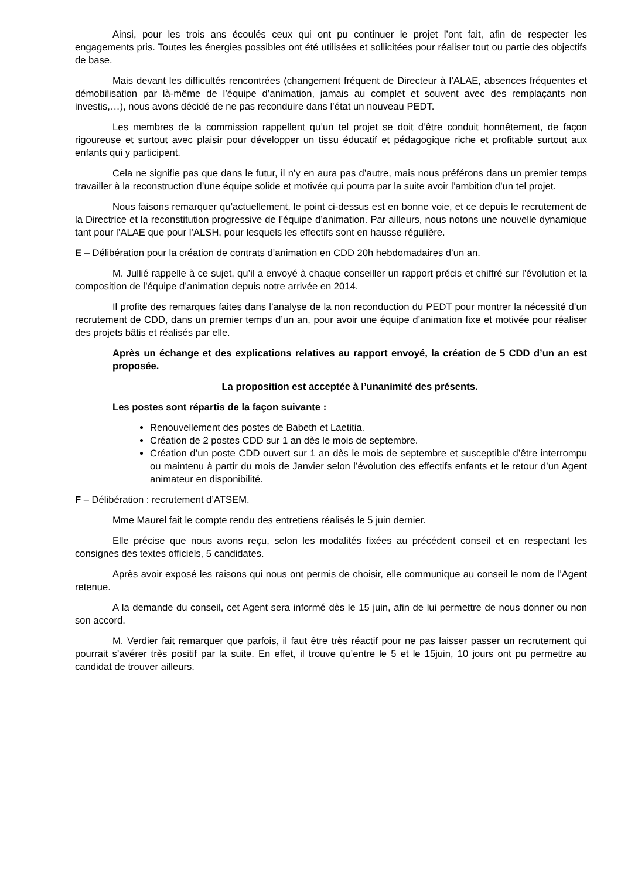Ainsi, pour les trois ans écoulés ceux qui ont pu continuer le projet l’ont fait, afin de respecter les engagements pris. Toutes les énergies possibles ont été utilisées et sollicitées pour réaliser tout ou partie des objectifs de base.
Mais devant les difficultés rencontrées (changement fréquent de Directeur à l’ALAE, absences fréquentes et démobilisation par là-même de l’équipe d’animation, jamais au complet et souvent avec des remplaçants non investis,…), nous avons décidé de ne pas reconduire dans l’état un nouveau PEDT.
Les membres de la commission rappellent qu’un tel projet se doit d’être conduit honnêtement, de façon rigoureuse et surtout avec plaisir pour développer un tissu éducatif et pédagogique riche et profitable surtout aux enfants qui y participent.
Cela ne signifie pas que dans le futur, il n’y en aura pas d’autre, mais nous préférons dans un premier temps travailler à la reconstruction d’une équipe solide et motivée qui pourra par la suite avoir l’ambition d’un tel projet.
Nous faisons remarquer qu’actuellement, le point ci-dessus est en bonne voie, et ce depuis le recrutement de la Directrice et la reconstitution progressive de l’équipe d’animation. Par ailleurs, nous notons une nouvelle dynamique tant pour l’ALAE que pour l’ALSH, pour lesquels les effectifs sont en hausse régulière.
E – Délibération pour la création de contrats d’animation en CDD 20h hebdomadaires d’un an.
M. Jullié rappelle à ce sujet, qu’il a envoyé à chaque conseiller un rapport précis et chiffré sur l’évolution et la composition de l’équipe d’animation depuis notre arrivée en 2014.
Il profite des remarques faites dans l’analyse de la non reconduction du PEDT pour montrer la nécessité d’un recrutement de CDD, dans un premier temps d’un an, pour avoir une équipe d’animation fixe et motivée pour réaliser des projets bâtis et réalisés par elle.
Après un échange et des explications relatives au rapport envoyé, la création de 5 CDD d’un an est proposée.
La proposition est acceptée à l’unanimité des présents.
Les postes sont répartis de la façon suivante :
Renouvellement des postes de Babeth et Laetitia.
Création de 2 postes CDD sur 1 an dès le mois de septembre.
Création d’un poste CDD ouvert sur 1 an dès le mois de septembre et susceptible d’être interrompu ou maintenu à partir du mois de Janvier selon l’évolution des effectifs enfants et le retour d’un Agent animateur en disponibilité.
F – Délibération : recrutement d’ATSEM.
Mme Maurel fait le compte rendu des entretiens réalisés le 5 juin dernier.
Elle précise que nous avons reçu, selon les modalités fixées au précédent conseil et en respectant les consignes des textes officiels, 5 candidates.
Après avoir exposé les raisons qui nous ont permis de choisir, elle communique au conseil le nom de l’Agent retenue.
A la demande du conseil, cet Agent sera informé dès le 15 juin, afin de lui permettre de nous donner ou non son accord.
M. Verdier fait remarquer que parfois, il faut être très réactif pour ne pas laisser passer un recrutement qui pourrait s’avérer très positif par la suite. En effet, il trouve qu’entre le 5 et le 15juin, 10 jours ont pu permettre au candidat de trouver ailleurs.